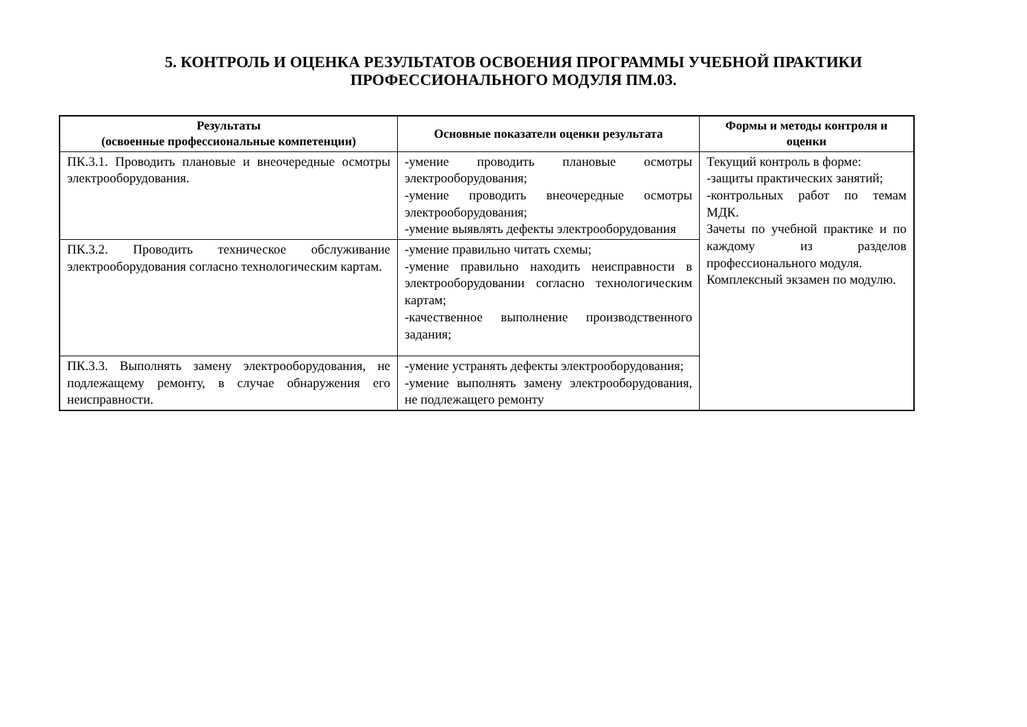5. КОНТРОЛЬ И ОЦЕНКА РЕЗУЛЬТАТОВ ОСВОЕНИЯ ПРОГРАММЫ УЧЕБНОЙ ПРАКТИКИ
ПРОФЕССИОНАЛЬНОГО МОДУЛЯ ПМ.03.
| Результаты (освоенные профессиональные компетенции) | Основные показатели оценки результата | Формы и методы контроля и оценки |
| --- | --- | --- |
| ПК.3.1. Проводить плановые и внеочередные осмотры электрооборудования. | -умение проводить плановые осмотры электрооборудования; -умение проводить внеочередные осмотры электрооборудования; -умение выявлять дефекты электрооборудования | Текущий контроль в форме: -защиты практических занятий; -контрольных работ по темам МДК. Зачеты по учебной практике и по каждому из разделов профессионального модуля. Комплексный экзамен по модулю. |
| ПК.3.2. Проводить техническое обслуживание электрооборудования согласно технологическим картам. | -умение правильно читать схемы; -умение правильно находить неисправности в электрооборудовании согласно технологическим картам; -качественное выполнение производственного задания; | |
| ПК.3.3. Выполнять замену электрооборудования, не подлежащему ремонту, в случае обнаружения его неисправности. | -умение устранять дефекты электрооборудования; -умение выполнять замену электрооборудования, не подлежащего ремонту | |